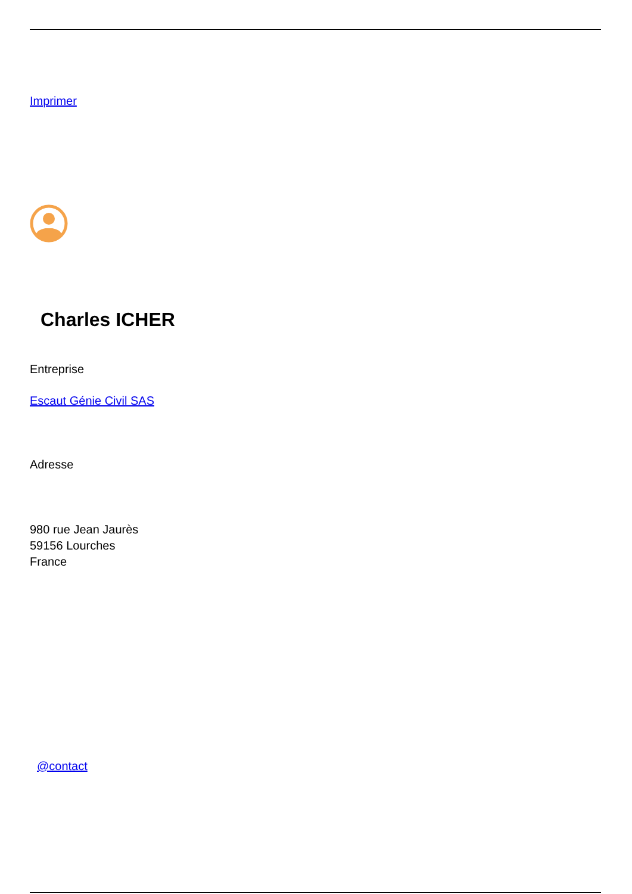Imprimer
Charles ICHER
Entreprise
Escaut Génie Civil SAS
Adresse
980 rue Jean Jaurès
59156 Lourches
France
@contact